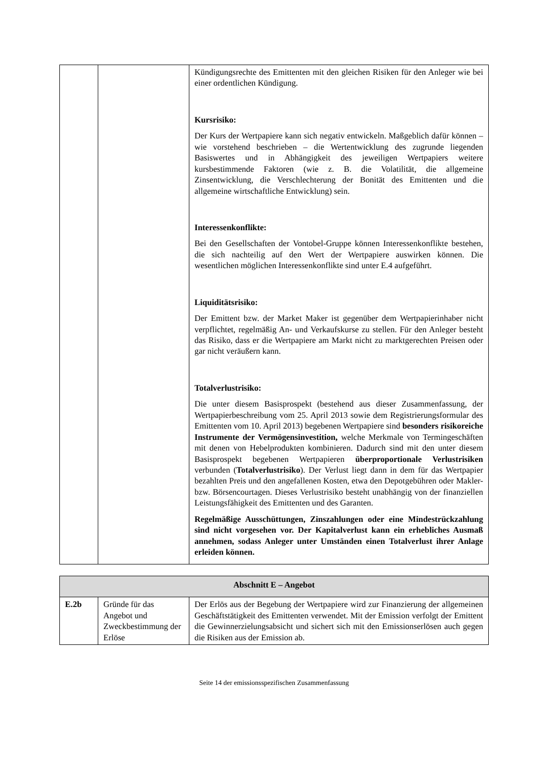| | | Kündigungsrechte des Emittenten mit den gleichen Risiken für den Anleger wie bei einer ordentlichen Kündigung. Kursrisiko: Der Kurs der Wertpapiere kann sich negativ entwickeln. Maßgeblich dafür können – wie vorstehend beschrieben – die Wertentwicklung des zugrunde liegenden Basiswertes und in Abhängigkeit des jeweiligen Wertpapiers weitere kursbestimmende Faktoren (wie z. B. die Volatilität, die allgemeine Zinsentwicklung, die Verschlechterung der Bonität des Emittenten und die allgemeine wirtschaftliche Entwicklung) sein. Interessenkonflikte: Bei den Gesellschaften der Vontobel-Gruppe können Interessenkonflikte bestehen, die sich nachteilig auf den Wert der Wertpapiere auswirken können. Die wesentlichen möglichen Interessenkonflikte sind unter E.4 aufgeführt. Liquiditätsrisiko: Der Emittent bzw. der Market Maker ist gegenüber dem Wertpapierinhaber nicht verpflichtet, regelmäßig An- und Verkaufskurse zu stellen. Für den Anleger besteht das Risiko, dass er die Wertpapiere am Markt nicht zu marktgerechten Preisen oder gar nicht veräußern kann. Totalverlustrisiko: Die unter diesem Basisprospekt (bestehend aus dieser Zusammenfassung, der Wertpapierbeschreibung vom 25. April 2013 sowie dem Registrierungsformular des Emittenten vom 10. April 2013) begebenen Wertpapiere sind besonders risikoreiche Instrumente der Vermögensinvestition, welche Merkmale von Termingeschäften mit denen von Hebelprodukten kombinieren. Dadurch sind mit den unter diesem Basisprospekt begebenen Wertpapieren überproportionale Verlustrisiken verbunden ( Totalverlustrisiko ). Der Verlust liegt dann in dem für das Wertpapier bezahlten Preis und den angefallenen Kosten, etwa den Depotgebühren oder Makler- bzw. Börsencourtagen. Dieses Verlustrisiko besteht unabhängig von der finanziellen Leistungsfähigkeit des Emittenten und des Garanten. Regelmäßige Ausschüttungen, Zinszahlungen oder eine Mindestrückzahlung sind nicht vorgesehen vor. Der Kapitalverlust kann ein erhebliches Ausmaß annehmen, sodass Anleger unter Umständen einen Totalverlust ihrer Anlage erleiden können. |
| Abschnitt E – Angebot | | |
| E.2b | Gründe für das Angebot und Zweckbestimmung der Erlöse | Der Erlös aus der Begebung der Wertpapiere wird zur Finanzierung der allgemeinen Geschäftstätigkeit des Emittenten verwendet. Mit der Emission verfolgt der Emittent die Gewinnerzielungsabsicht und sichert sich mit den Emissionserlösen auch gegen die Risiken aus der Emission ab. |
Seite 14 der emissionsspezifischen Zusammenfassung